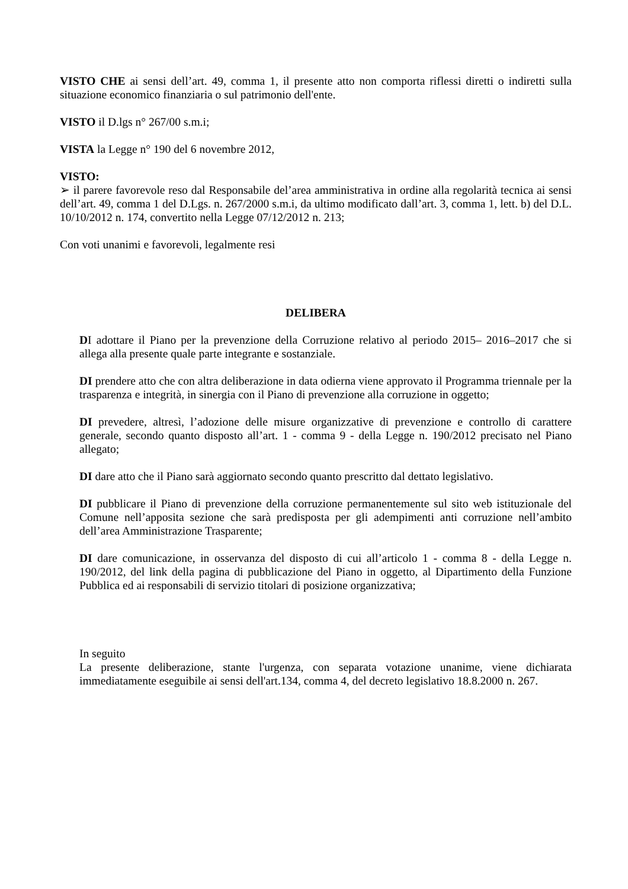VISTO CHE ai sensi dell’art. 49, comma 1, il presente atto non comporta riflessi diretti o indiretti sulla situazione economico finanziaria o sul patrimonio dell'ente.
VISTO il D.lgs n° 267/00 s.m.i;
VISTA la Legge n° 190 del 6 novembre 2012,
VISTO:
➢ il parere favorevole reso dal Responsabile del’area amministrativa in ordine alla regolarità tecnica ai sensi dell’art. 49, comma 1 del D.Lgs. n. 267/2000 s.m.i, da ultimo modificato dall’art. 3, comma 1, lett. b) del D.L. 10/10/2012 n. 174, convertito nella Legge 07/12/2012 n. 213;
Con voti unanimi e favorevoli, legalmente resi
DELIBERA
DI adottare il Piano per la prevenzione della Corruzione relativo al periodo 2015– 2016–2017 che si allega alla presente quale parte integrante e sostanziale.
DI prendere atto che con altra deliberazione in data odierna viene approvato il Programma triennale per la trasparenza e integrità, in sinergia con il Piano di prevenzione alla corruzione in oggetto;
DI prevedere, altresì, l’adozione delle misure organizzative di prevenzione e controllo di carattere generale, secondo quanto disposto all’art. 1 - comma 9 - della Legge n. 190/2012 precisato nel Piano allegato;
DI dare atto che il Piano sarà aggiornato secondo quanto prescritto dal dettato legislativo.
DI pubblicare il Piano di prevenzione della corruzione permanentemente sul sito web istituzionale del Comune nell’apposita sezione che sarà predisposta per gli adempimenti anti corruzione nell’ambito dell’area Amministrazione Trasparente;
DI dare comunicazione, in osservanza del disposto di cui all’articolo 1 - comma 8 - della Legge n. 190/2012, del link della pagina di pubblicazione del Piano in oggetto, al Dipartimento della Funzione Pubblica ed ai responsabili di servizio titolari di posizione organizzativa;
In seguito
La presente deliberazione, stante l'urgenza, con separata votazione unanime, viene dichiarata immediatamente eseguibile ai sensi dell'art.134, comma 4, del decreto legislativo 18.8.2000 n. 267.